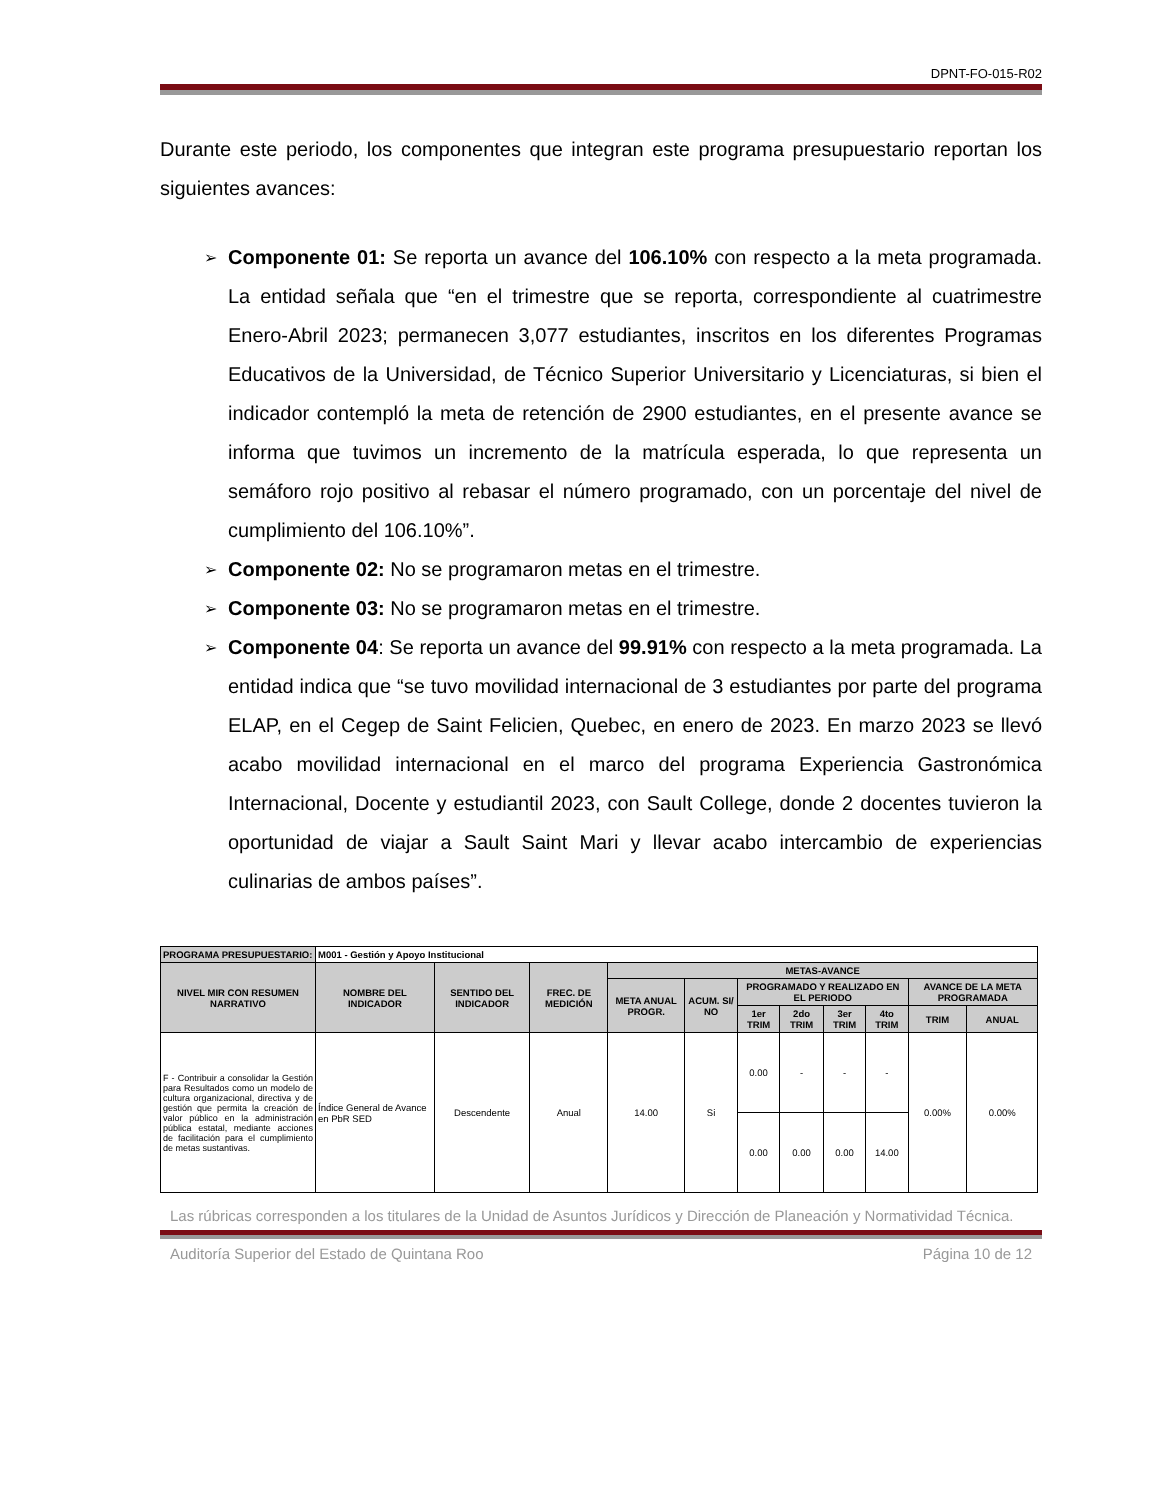DPNT-FO-015-R02
Durante este periodo, los componentes que integran este programa presupuestario reportan los siguientes avances:
➢ Componente 01: Se reporta un avance del 106.10% con respecto a la meta programada. La entidad señala que “en el trimestre que se reporta, correspondiente al cuatrimestre Enero-Abril 2023; permanecen 3,077 estudiantes, inscritos en los diferentes Programas Educativos de la Universidad, de Técnico Superior Universitario y Licenciaturas, si bien el indicador contempló la meta de retención de 2900 estudiantes, en el presente avance se informa que tuvimos un incremento de la matrícula esperada, lo que representa un semáforo rojo positivo al rebasar el número programado, con un porcentaje del nivel de cumplimiento del 106.10%”.
➢ Componente 02: No se programaron metas en el trimestre.
➢ Componente 03: No se programaron metas en el trimestre.
➢ Componente 04: Se reporta un avance del 99.91% con respecto a la meta programada. La entidad indica que “se tuvo movilidad internacional de 3 estudiantes por parte del programa ELAP, en el Cegep de Saint Felicien, Quebec, en enero de 2023. En marzo 2023 se llevó acabo movilidad internacional en el marco del programa Experiencia Gastronómica Internacional, Docente y estudiantil 2023, con Sault College, donde 2 docentes tuvieron la oportunidad de viajar a Sault Saint Mari y llevar acabo intercambio de experiencias culinarias de ambos países”.
| PROGRAMA PRESUPUESTARIO: | M001 - Gestión y Apoyo Institucional | | | | | | | | | | |
| NIVEL MIR CON RESUMEN NARRATIVO | NOMBRE DEL INDICADOR | SENTIDO DEL INDICADOR | FREC. DE MEDICIÓN | METAS-AVANCE | | | | | | | |
| | | | | META ANUAL PROGR. | ACUM. SI/ NO | PROGRAMADO Y REALIZADO EN EL PERIODO | | | | AVANCE DE LA META PROGRAMADA | |
| | | | | | | 1er TRIM | 2do TRIM | 3er TRIM | 4to TRIM | TRIM | ANUAL |
| F - Contribuir a consolidar la Gestión para Resultados como un modelo de cultura organizacional, directiva y de gestión que permita la creación de valor público en la administración pública estatal, mediante acciones de facilitación para el cumplimiento de metas sustantivas. | Índice General de Avance en PbR SED | Descendente | Anual | 14.00 | Si | 0.00 | - | - | - | 0.00% | 0.00% |
| | | | | | | 0.00 | 0.00 | 0.00 | 14.00 | | |
Las rúbricas corresponden a los titulares de la Unidad de Asuntos Jurídicos y Dirección de Planeación y Normatividad Técnica.
Auditoría Superior del Estado de Quintana Roo Página 10 de 12